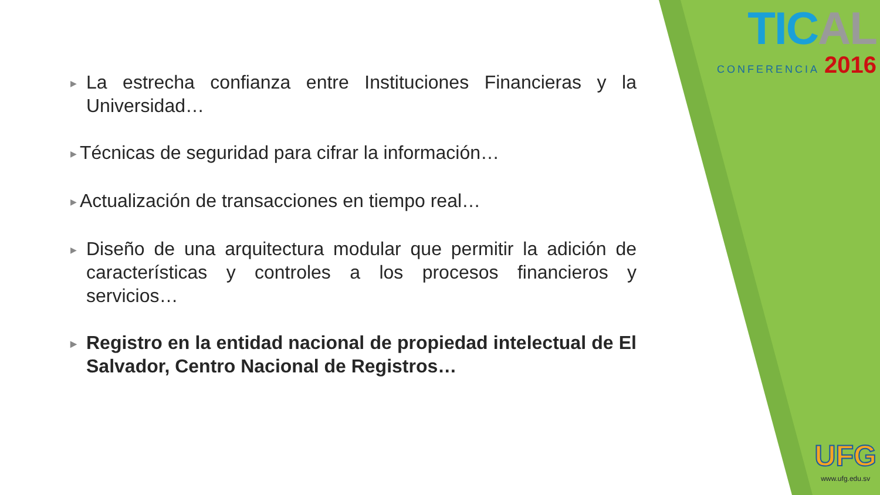TICAL
CONFERENCIA 2016
▶
La estrecha confianza entre Instituciones Financieras y la Universidad…
▶
Técnicas de seguridad para cifrar la información…
▶
Actualización de transacciones en tiempo real…
▶
Diseño de una arquitectura modular que permitir la adición de características y controles a los procesos financieros y servicios…
▶
Registro en la entidad nacional de propiedad intelectual de El Salvador, Centro Nacional de Registros…
UFG
www.ufg.edu.sv